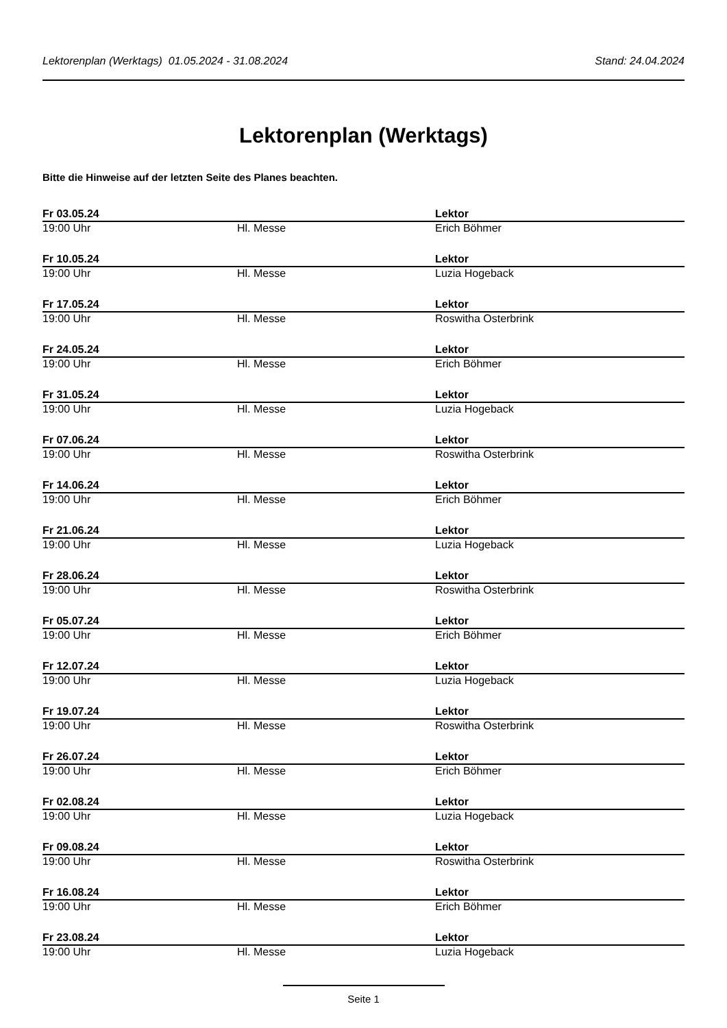Lektorenplan (Werktags) 01.05.2024 - 31.08.2024 Stand: 24.04.2024
Lektorenplan (Werktags)
Bitte die Hinweise auf der letzten Seite des Planes beachten.
| Fr 03.05.24 | | Lektor |
| --- | --- | --- |
| 19:00 Uhr | Hl. Messe | Erich Böhmer |
| Fr 10.05.24 | | Lektor |
| 19:00 Uhr | Hl. Messe | Luzia Hogeback |
| Fr 17.05.24 | | Lektor |
| 19:00 Uhr | Hl. Messe | Roswitha Osterbrink |
| Fr 24.05.24 | | Lektor |
| 19:00 Uhr | Hl. Messe | Erich Böhmer |
| Fr 31.05.24 | | Lektor |
| 19:00 Uhr | Hl. Messe | Luzia Hogeback |
| Fr 07.06.24 | | Lektor |
| 19:00 Uhr | Hl. Messe | Roswitha Osterbrink |
| Fr 14.06.24 | | Lektor |
| 19:00 Uhr | Hl. Messe | Erich Böhmer |
| Fr 21.06.24 | | Lektor |
| 19:00 Uhr | Hl. Messe | Luzia Hogeback |
| Fr 28.06.24 | | Lektor |
| 19:00 Uhr | Hl. Messe | Roswitha Osterbrink |
| Fr 05.07.24 | | Lektor |
| 19:00 Uhr | Hl. Messe | Erich Böhmer |
| Fr 12.07.24 | | Lektor |
| 19:00 Uhr | Hl. Messe | Luzia Hogeback |
| Fr 19.07.24 | | Lektor |
| 19:00 Uhr | Hl. Messe | Roswitha Osterbrink |
| Fr 26.07.24 | | Lektor |
| 19:00 Uhr | Hl. Messe | Erich Böhmer |
| Fr 02.08.24 | | Lektor |
| 19:00 Uhr | Hl. Messe | Luzia Hogeback |
| Fr 09.08.24 | | Lektor |
| 19:00 Uhr | Hl. Messe | Roswitha Osterbrink |
| Fr 16.08.24 | | Lektor |
| 19:00 Uhr | Hl. Messe | Erich Böhmer |
| Fr 23.08.24 | | Lektor |
| 19:00 Uhr | Hl. Messe | Luzia Hogeback |
Seite 1